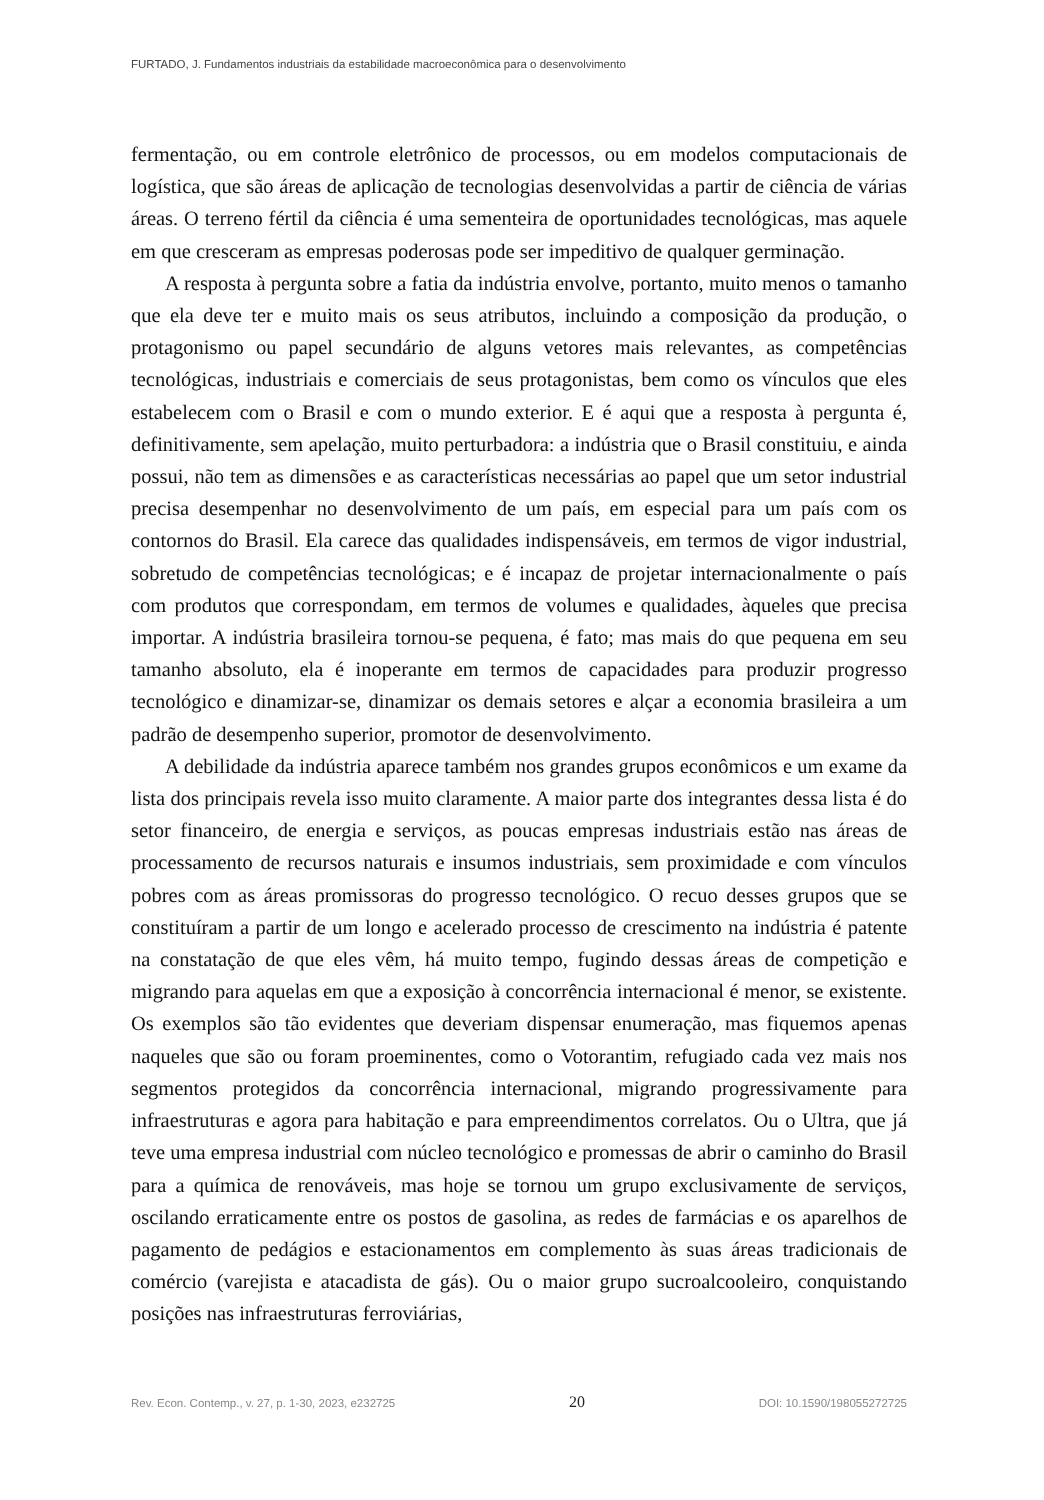FURTADO, J. Fundamentos industriais da estabilidade macroeconômica para o desenvolvimento
fermentação, ou em controle eletrônico de processos, ou em modelos computacionais de logística, que são áreas de aplicação de tecnologias desenvolvidas a partir de ciência de várias áreas. O terreno fértil da ciência é uma sementeira de oportunidades tecnológicas, mas aquele em que cresceram as empresas poderosas pode ser impeditivo de qualquer germinação.
A resposta à pergunta sobre a fatia da indústria envolve, portanto, muito menos o tamanho que ela deve ter e muito mais os seus atributos, incluindo a composição da produção, o protagonismo ou papel secundário de alguns vetores mais relevantes, as competências tecnológicas, industriais e comerciais de seus protagonistas, bem como os vínculos que eles estabelecem com o Brasil e com o mundo exterior. E é aqui que a resposta à pergunta é, definitivamente, sem apelação, muito perturbadora: a indústria que o Brasil constituiu, e ainda possui, não tem as dimensões e as características necessárias ao papel que um setor industrial precisa desempenhar no desenvolvimento de um país, em especial para um país com os contornos do Brasil. Ela carece das qualidades indispensáveis, em termos de vigor industrial, sobretudo de competências tecnológicas; e é incapaz de projetar internacionalmente o país com produtos que correspondam, em termos de volumes e qualidades, àqueles que precisa importar. A indústria brasileira tornou-se pequena, é fato; mas mais do que pequena em seu tamanho absoluto, ela é inoperante em termos de capacidades para produzir progresso tecnológico e dinamizar-se, dinamizar os demais setores e alçar a economia brasileira a um padrão de desempenho superior, promotor de desenvolvimento.
A debilidade da indústria aparece também nos grandes grupos econômicos e um exame da lista dos principais revela isso muito claramente. A maior parte dos integrantes dessa lista é do setor financeiro, de energia e serviços, as poucas empresas industriais estão nas áreas de processamento de recursos naturais e insumos industriais, sem proximidade e com vínculos pobres com as áreas promissoras do progresso tecnológico. O recuo desses grupos que se constituíram a partir de um longo e acelerado processo de crescimento na indústria é patente na constatação de que eles vêm, há muito tempo, fugindo dessas áreas de competição e migrando para aquelas em que a exposição à concorrência internacional é menor, se existente. Os exemplos são tão evidentes que deveriam dispensar enumeração, mas fiquemos apenas naqueles que são ou foram proeminentes, como o Votorantim, refugiado cada vez mais nos segmentos protegidos da concorrência internacional, migrando progressivamente para infraestruturas e agora para habitação e para empreendimentos correlatos. Ou o Ultra, que já teve uma empresa industrial com núcleo tecnológico e promessas de abrir o caminho do Brasil para a química de renováveis, mas hoje se tornou um grupo exclusivamente de serviços, oscilando erraticamente entre os postos de gasolina, as redes de farmácias e os aparelhos de pagamento de pedágios e estacionamentos em complemento às suas áreas tradicionais de comércio (varejista e atacadista de gás). Ou o maior grupo sucroalcooleiro, conquistando posições nas infraestruturas ferroviárias,
Rev. Econ. Contemp., v. 27, p. 1-30, 2023, e232725 20 DOI: 10.1590/198055272725